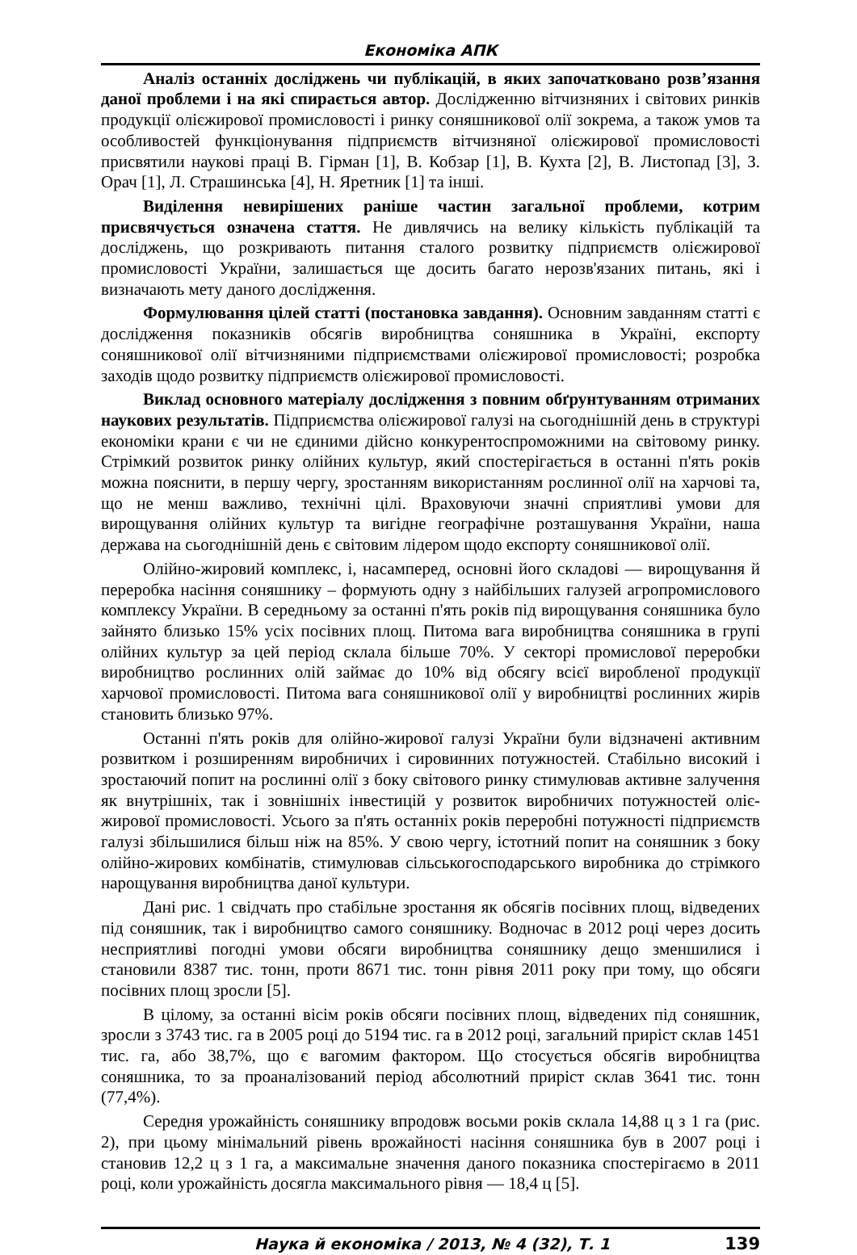Економіка АПК
Аналіз останніх досліджень чи публікацій, в яких започатковано розв’язання даної проблеми і на які спирається автор. Дослідженню вітчизняних і світових ринків продукції оліє­жирової промисловості і ринку соняшникової олії зокрема, а також умов та особливостей функціонування підприємств вітчизняної оліє­жирової промисловості присвятили наукові праці В. Гірман [1], В. Кобзар [1], В. Кухта [2], В. Листопад [3], З. Орач [1], Л. Страшинська [4], Н. Яретник [1] та інші.
Виділення невирішених раніше частин загальної проблеми, котрим присвячується означена стаття. Не дивлячись на велику кількість публікацій та досліджень, що розкривають питання сталого розвитку підприємств оліє­жирової промисловості України, залишається ще досить багато нерозв'язаних питань, які і визначають мету даного дослідження.
Формулювання цілей статті (постановка завдання). Основним завданням статті є дослідження показників обсягів виробництва соняшника в Україні, експорту соняшникової олії вітчизняними підприємствами оліє­жирової промисловості; розробка заходів щодо розвитку підприємств оліє­жирової промисловості.
Виклад основного матеріалу дослідження з повним обґрунтуванням отриманих наукових результатів. Підприємства оліє­жирової галузі на сьогоднішній день в структурі економіки крани є чи не єдиними дійсно конкурентоспроможними на світовому ринку. Стрімкий розвиток ринку олійних культур, який спостерігається в останні п'ять років можна пояснити, в першу чергу, зростанням використанням рослинної олії на харчові та, що не менш важливо, технічні цілі. Враховуючи значні сприятливі умови для вирощування олійних культур та вигідне географічне розташування України, наша держава на сьогоднішній день є світовим лідером щодо експорту соняшникової олії.
Олійно-жировий комплекс, і, насамперед, основні його складові — вирощування й переробка насіння соняшнику – формують одну з найбільших галузей агропромислового комплексу України. В середньому за останні п'ять років під вирощування соняшника було зайнято близько 15% усіх посівних площ. Питома вага виробництва соняшника в групі олійних культур за цей період склала більше 70%. У секторі промислової переробки виробництво рослинних олій займає до 10% від обсягу всієї виробленої продукції харчової промисловості. Питома вага соняшникової олії у виробництві рослинних жирів становить близько 97%.
Останні п'ять років для олійно-жирової галузі України були відзначені активним розвитком і розширенням виробничих і сировинних потужностей. Стабільно високий і зростаючий попит на рослинні олії з боку світового ринку стимулював активне залучення як внутрішніх, так і зовнішніх інвестицій у розвиток виробничих потужностей оліє­жирової промисловості. Усього за п'ять останніх років переробні потужності підприємств галузі збільшилися більш ніж на 85%. У свою чергу, істотний попит на соняшник з боку олійно-жирових комбінатів, стимулював сільськогосподарського виробника до стрімкого нарощування виробництва даної культури.
Дані рис. 1 свідчать про стабільне зростання як обсягів посівних площ, відведених під соняшник, так і виробництво самого соняшнику. Водночас в 2012 році через досить несприятливі погодні умови обсяги виробництва соняшнику дещо зменшилися і становили 8387 тис. тонн, проти 8671 тис. тонн рівня 2011 року при тому, що обсяги посівних площ зросли [5].
В цілому, за останні вісім років обсяги посівних площ, відведених під соняшник, зросли з 3743 тис. га в 2005 році до 5194 тис. га в 2012 році, загальний приріст склав 1451 тис. га, або 38,7%, що є вагомим фактором. Що стосується обсягів виробництва соняшника, то за проаналізований період абсолютний приріст склав 3641 тис. тонн (77,4%).
Середня урожайність соняшнику впродовж восьми років склала 14,88 ц з 1 га (рис. 2), при цьому мінімальний рівень врожайності насіння соняшника був в 2007 році і становив 12,2 ц з 1 га, а максимальне значення даного показника спостерігаємо в 2011 році, коли урожайність досягла максимального рівня — 18,4 ц [5].
Наука й економіка / 2013, № 4 (32), Т. 1 139